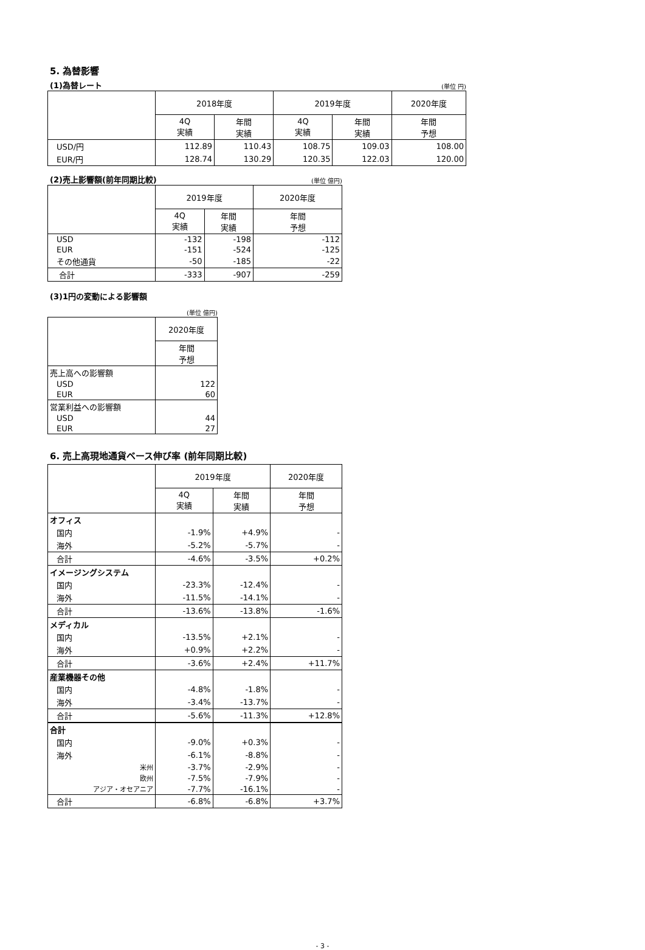5. 為替影響
(1)為替レート
(単位 円)
| | 2018年度 | | 2019年度 | | 2020年度 |
| --- | --- | --- | --- | --- | --- |
| | 4Q 実績 | 年間 実績 | 4Q 実績 | 年間 実績 | 年間 予想 |
| USD/円 | 112.89 | 110.43 | 108.75 | 109.03 | 108.00 |
| EUR/円 | 128.74 | 130.29 | 120.35 | 122.03 | 120.00 |
(2)売上影響額(前年同期比較)
(単位 億円)
| | 2019年度 | | 2020年度 |
| --- | --- | --- | --- |
| | 4Q 実績 | 年間 実績 | 年間 予想 |
| USD | -132 | -198 | -112 |
| EUR | -151 | -524 | -125 |
| その他通貨 | -50 | -185 | -22 |
| 合計 | -333 | -907 | -259 |
(3)1円の変動による影響額
(単位 億円)
| | 2020年度 |
| --- | --- |
| | 年間 予想 |
| 売上高への影響額 | |
| USD | 122 |
| EUR | 60 |
| 営業利益への影響額 | |
| USD | 44 |
| EUR | 27 |
6. 売上高現地通貨ベース伸び率 (前年同期比較)
| | 2019年度 | | 2020年度 |
| --- | --- | --- | --- |
| | 4Q 実績 | 年間 実績 | 年間 予想 |
| オフィス | | | |
| 国内 | -1.9% | +4.9% | - |
| 海外 | -5.2% | -5.7% | - |
| 合計 | -4.6% | -3.5% | +0.2% |
| イメージングシステム | | | |
| 国内 | -23.3% | -12.4% | - |
| 海外 | -11.5% | -14.1% | - |
| 合計 | -13.6% | -13.8% | -1.6% |
| メディカル | | | |
| 国内 | -13.5% | +2.1% | - |
| 海外 | +0.9% | +2.2% | - |
| 合計 | -3.6% | +2.4% | +11.7% |
| 産業機器その他 | | | |
| 国内 | -4.8% | -1.8% | - |
| 海外 | -3.4% | -13.7% | - |
| 合計 | -5.6% | -11.3% | +12.8% |
| 合計 | | | |
| 国内 | -9.0% | +0.3% | - |
| 海外 | -6.1% | -8.8% | - |
| 米州 | -3.7% | -2.9% | - |
| 欧州 | -7.5% | -7.9% | - |
| アジア・オセアニア | -7.7% | -16.1% | - |
| 合計 | -6.8% | -6.8% | +3.7% |
- 3 -